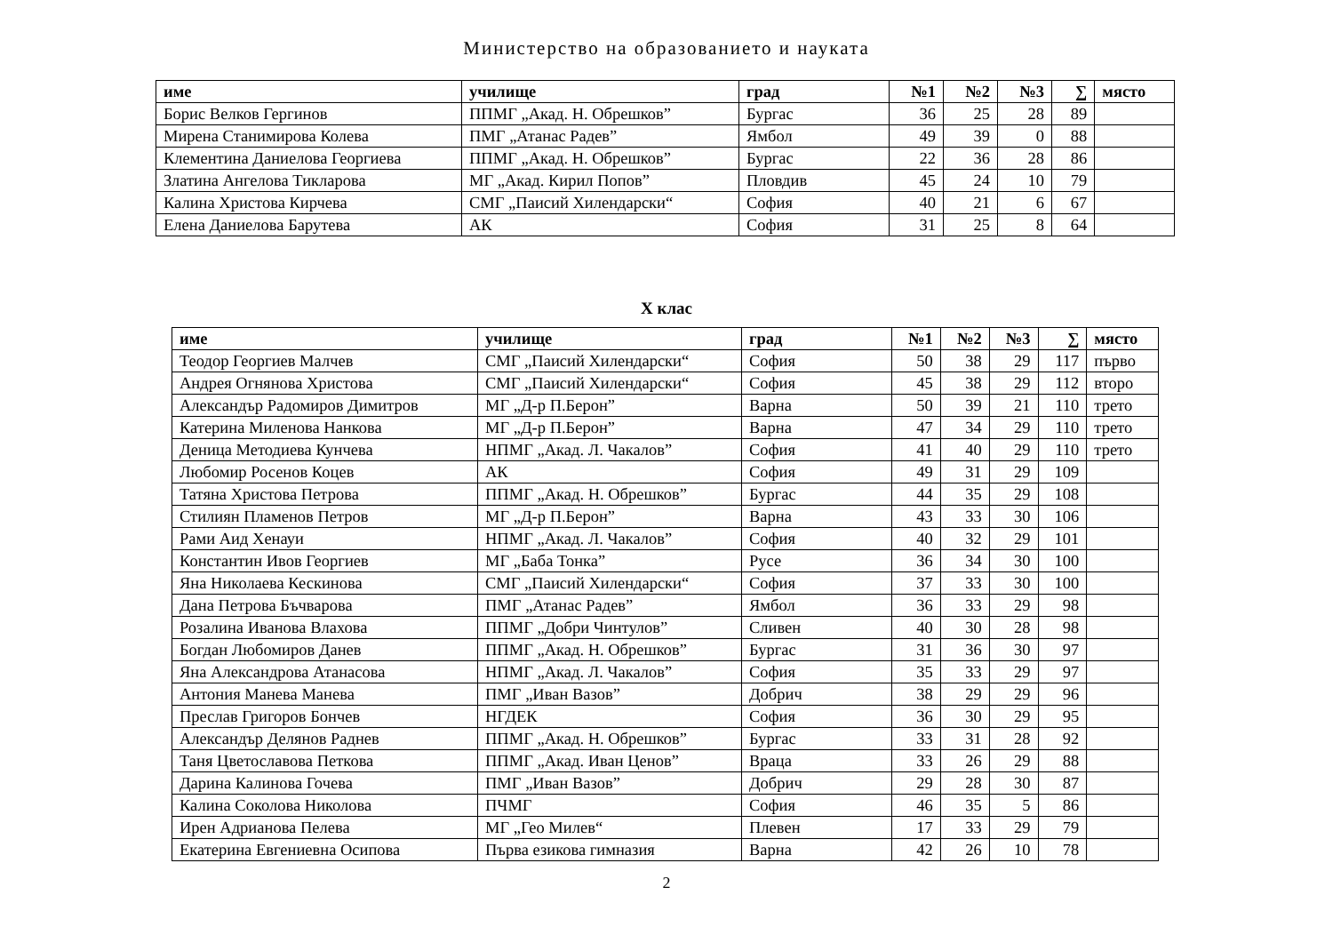Министерство на образованието и науката
| име | училище | град | №1 | №2 | №3 | ∑ | място |
| --- | --- | --- | --- | --- | --- | --- | --- |
| Борис Велков Гергинов | ППМГ „Акад. Н. Обрешков” | Бургас | 36 | 25 | 28 | 89 | |
| Мирена Станимирова Колева | ПМГ „Атанас Радев” | Ямбол | 49 | 39 | 0 | 88 | |
| Клементина Даниелова Георгиева | ППМГ „Акад. Н. Обрешков” | Бургас | 22 | 36 | 28 | 86 | |
| Златина Ангелова Тикларова | МГ „Акад. Кирил Попов” | Пловдив | 45 | 24 | 10 | 79 | |
| Калина Христова Кирчева | СМГ „Паисий Хилендарски“ | София | 40 | 21 | 6 | 67 | |
| Елена Даниелова Барутева | АК | София | 31 | 25 | 8 | 64 | |
X клас
| име | училище | град | №1 | №2 | №3 | ∑ | място |
| --- | --- | --- | --- | --- | --- | --- | --- |
| Теодор Георгиев Малчев | СМГ „Паисий Хилендарски“ | София | 50 | 38 | 29 | 117 | първо |
| Андрея Огнянова Христова | СМГ „Паисий Хилендарски“ | София | 45 | 38 | 29 | 112 | второ |
| Александър Радомиров Димитров | МГ „Д-р П.Берон” | Варна | 50 | 39 | 21 | 110 | трето |
| Катерина Миленова Нанкова | МГ „Д-р П.Берон” | Варна | 47 | 34 | 29 | 110 | трето |
| Деница Методиева Кунчева | НПМГ „Акад. Л. Чакалов” | София | 41 | 40 | 29 | 110 | трето |
| Любомир Росенов Коцев | АК | София | 49 | 31 | 29 | 109 | |
| Татяна Христова Петрова | ППМГ „Акад. Н. Обрешков” | Бургас | 44 | 35 | 29 | 108 | |
| Стилиян Пламенов Петров | МГ „Д-р П.Берон” | Варна | 43 | 33 | 30 | 106 | |
| Рами Аид Хенауи | НПМГ „Акад. Л. Чакалов” | София | 40 | 32 | 29 | 101 | |
| Константин Ивов Георгиев | МГ „Баба Тонка” | Русе | 36 | 34 | 30 | 100 | |
| Яна Николаева Кескинова | СМГ „Паисий Хилендарски“ | София | 37 | 33 | 30 | 100 | |
| Дана Петрова Бъчварова | ПМГ „Атанас Радев” | Ямбол | 36 | 33 | 29 | 98 | |
| Розалина Иванова Влахова | ППМГ „Добри Чинтулов” | Сливен | 40 | 30 | 28 | 98 | |
| Богдан Любомиров Данев | ППМГ „Акад. Н. Обрешков” | Бургас | 31 | 36 | 30 | 97 | |
| Яна Александрова Атанасова | НПМГ „Акад. Л. Чакалов” | София | 35 | 33 | 29 | 97 | |
| Антония Манева Манева | ПМГ „Иван Вазов” | Добрич | 38 | 29 | 29 | 96 | |
| Преслав Григоров Бончев | НГДЕК | София | 36 | 30 | 29 | 95 | |
| Александър Делянов Раднев | ППМГ „Акад. Н. Обрешков” | Бургас | 33 | 31 | 28 | 92 | |
| Таня Цветославова Петкова | ППМГ „Акад. Иван Ценов” | Враца | 33 | 26 | 29 | 88 | |
| Дарина Калинова Гочева | ПМГ „Иван Вазов” | Добрич | 29 | 28 | 30 | 87 | |
| Калина Соколова Николова | ПЧМГ | София | 46 | 35 | 5 | 86 | |
| Ирен Адрианова Пелева | МГ „Гео Милев“ | Плевен | 17 | 33 | 29 | 79 | |
| Екатерина Евгениевна Осипова | Първа езикова гимназия | Варна | 42 | 26 | 10 | 78 | |
2